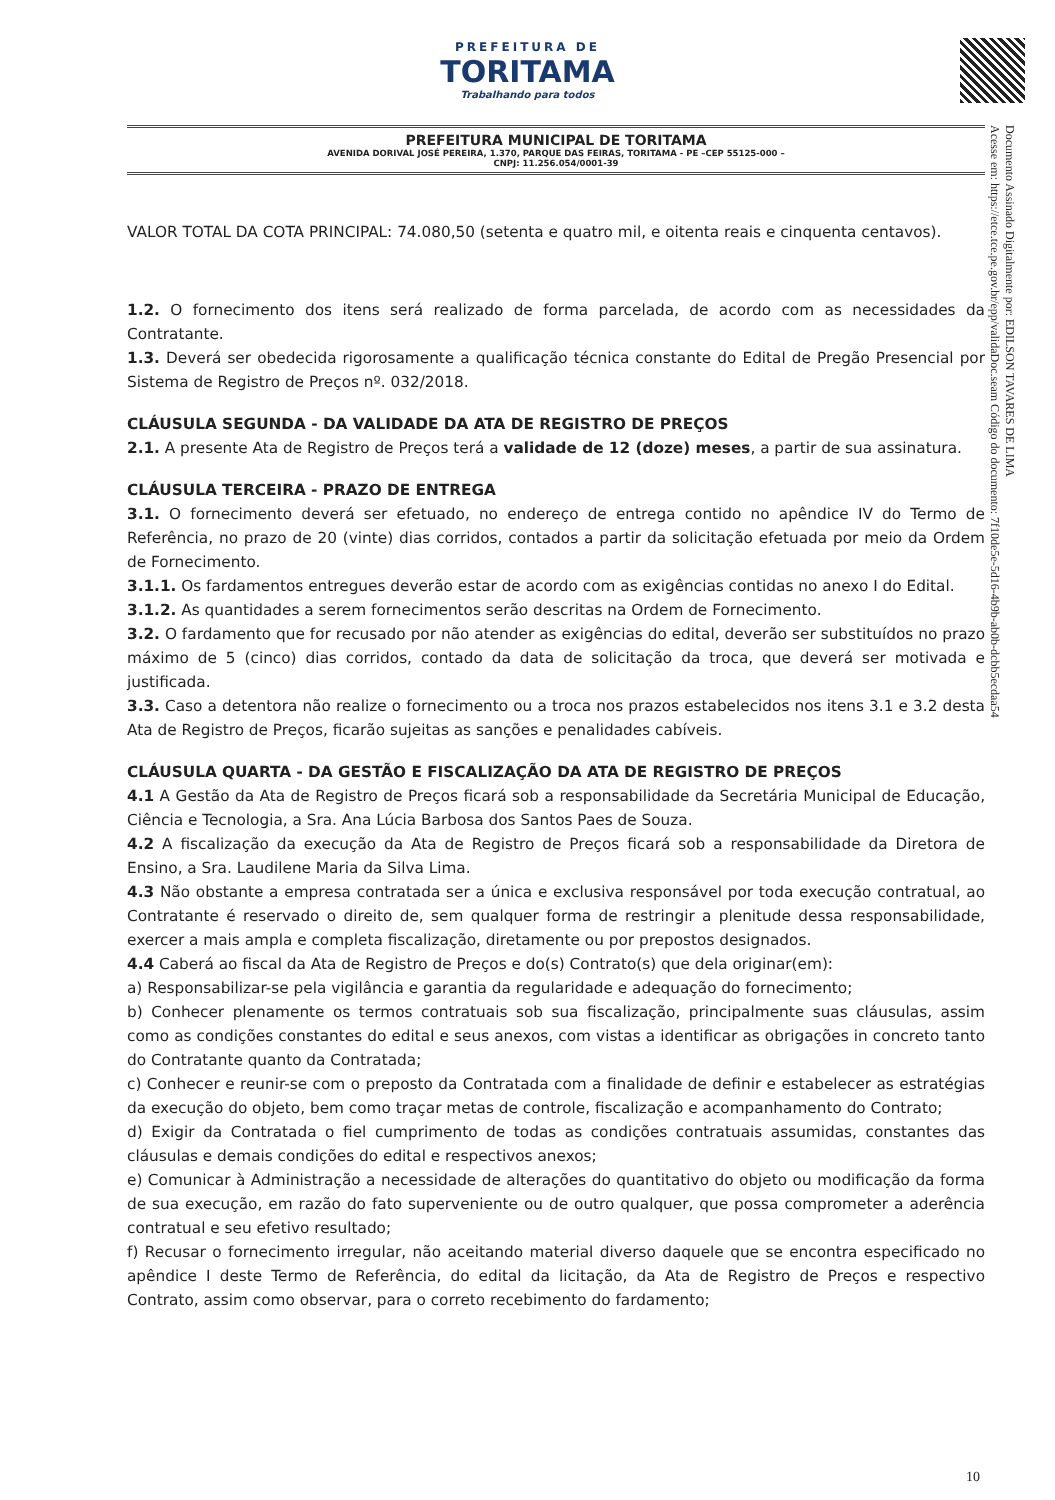PREFEITURA DE
TORITAMA
Trabalhando para todos
PREFEITURA MUNICIPAL DE TORITAMA
AVENIDA DORIVAL JOSÉ PEREIRA, 1.370, PARQUE DAS FEIRAS, TORITAMA - PE –CEP 55125-000 –
CNPJ: 11.256.054/0001-39
Documento Assinado Digitalmente por: EDILSON TAVARES DE LIMA
Acesse em: https://etce.tce.pe.gov.br/epp/validaDoc.seam Código do documento: 7f10de5e-5d16-4b9b-ab0b-dcbb5ecdaa54
VALOR TOTAL DA COTA PRINCIPAL: 74.080,50 (setenta e quatro mil, e oitenta reais e cinquenta centavos).
1.2. O fornecimento dos itens será realizado de forma parcelada, de acordo com as necessidades da Contratante.
1.3. Deverá ser obedecida rigorosamente a qualificação técnica constante do Edital de Pregão Presencial por Sistema de Registro de Preços nº. 032/2018.
CLÁUSULA SEGUNDA - DA VALIDADE DA ATA DE REGISTRO DE PREÇOS
2.1. A presente Ata de Registro de Preços terá a validade de 12 (doze) meses, a partir de sua assinatura.
CLÁUSULA TERCEIRA - PRAZO DE ENTREGA
3.1. O fornecimento deverá ser efetuado, no endereço de entrega contido no apêndice IV do Termo de Referência, no prazo de 20 (vinte) dias corridos, contados a partir da solicitação efetuada por meio da Ordem de Fornecimento.
3.1.1. Os fardamentos entregues deverão estar de acordo com as exigências contidas no anexo I do Edital.
3.1.2. As quantidades a serem fornecimentos serão descritas na Ordem de Fornecimento.
3.2. O fardamento que for recusado por não atender as exigências do edital, deverão ser substituídos no prazo máximo de 5 (cinco) dias corridos, contado da data de solicitação da troca, que deverá ser motivada e justificada.
3.3. Caso a detentora não realize o fornecimento ou a troca nos prazos estabelecidos nos itens 3.1 e 3.2 desta Ata de Registro de Preços, ficarão sujeitas as sanções e penalidades cabíveis.
CLÁUSULA QUARTA - DA GESTÃO E FISCALIZAÇÃO DA ATA DE REGISTRO DE PREÇOS
4.1 A Gestão da Ata de Registro de Preços ficará sob a responsabilidade da Secretária Municipal de Educação, Ciência e Tecnologia, a Sra. Ana Lúcia Barbosa dos Santos Paes de Souza.
4.2 A fiscalização da execução da Ata de Registro de Preços ficará sob a responsabilidade da Diretora de Ensino, a Sra. Laudilene Maria da Silva Lima.
4.3 Não obstante a empresa contratada ser a única e exclusiva responsável por toda execução contratual, ao Contratante é reservado o direito de, sem qualquer forma de restringir a plenitude dessa responsabilidade, exercer a mais ampla e completa fiscalização, diretamente ou por prepostos designados.
4.4 Caberá ao fiscal da Ata de Registro de Preços e do(s) Contrato(s) que dela originar(em):
a) Responsabilizar-se pela vigilância e garantia da regularidade e adequação do fornecimento;
b) Conhecer plenamente os termos contratuais sob sua fiscalização, principalmente suas cláusulas, assim como as condições constantes do edital e seus anexos, com vistas a identificar as obrigações in concreto tanto do Contratante quanto da Contratada;
c) Conhecer e reunir-se com o preposto da Contratada com a finalidade de definir e estabelecer as estratégias da execução do objeto, bem como traçar metas de controle, fiscalização e acompanhamento do Contrato;
d) Exigir da Contratada o fiel cumprimento de todas as condições contratuais assumidas, constantes das cláusulas e demais condições do edital e respectivos anexos;
e) Comunicar à Administração a necessidade de alterações do quantitativo do objeto ou modificação da forma de sua execução, em razão do fato superveniente ou de outro qualquer, que possa comprometer a aderência contratual e seu efetivo resultado;
f) Recusar o fornecimento irregular, não aceitando material diverso daquele que se encontra especificado no apêndice I deste Termo de Referência, do edital da licitação, da Ata de Registro de Preços e respectivo Contrato, assim como observar, para o correto recebimento do fardamento;
10